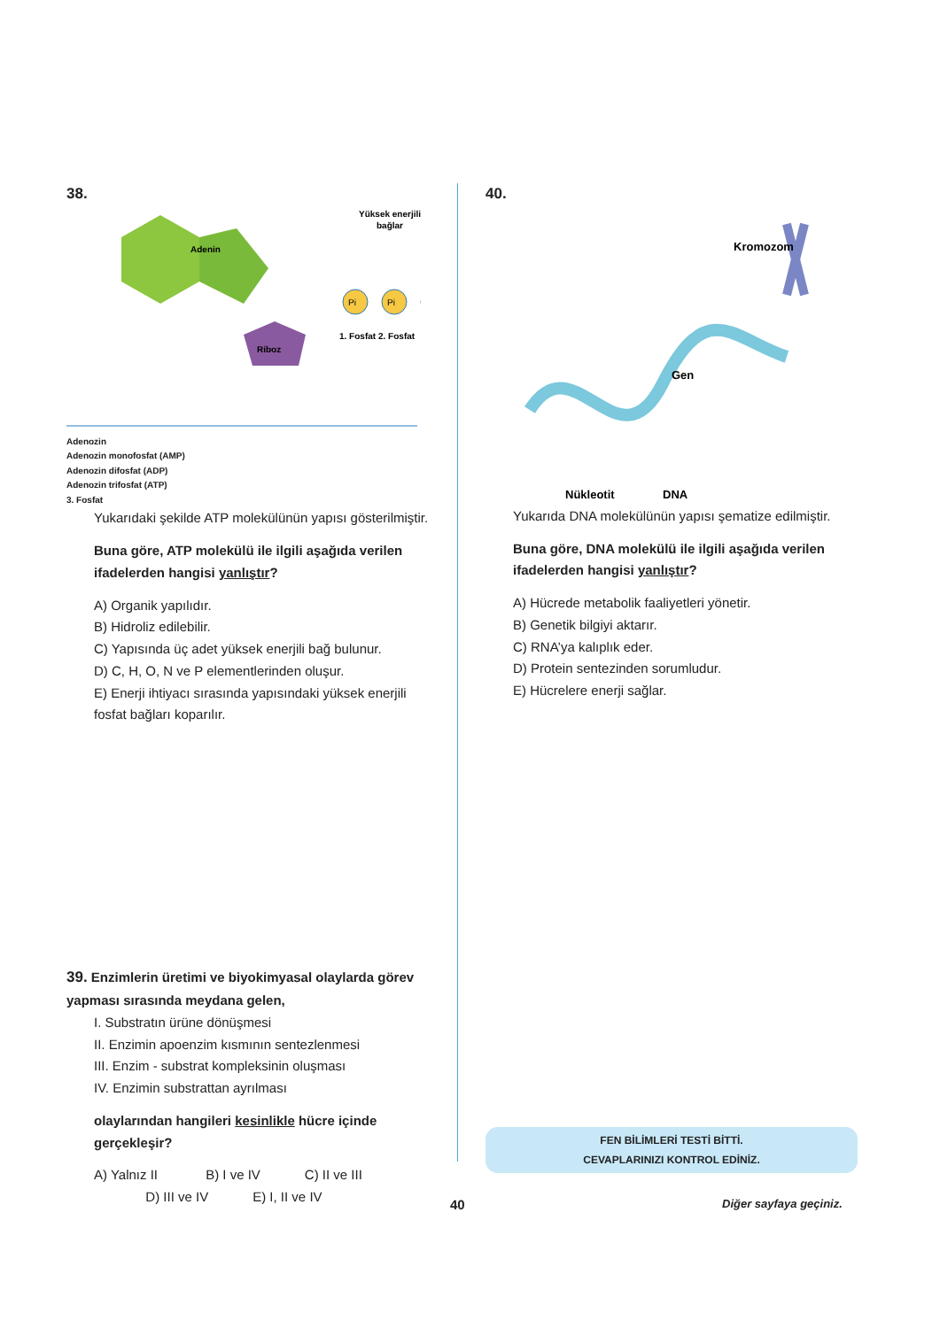38.
Adenin
Riboz
Pi
Pi
Yüksek enerjili
bağlar
1. Fosfat
2. Fosfat
Adenozin
Adenozin monofosfat (AMP)
Adenozin difosfat (ADP)
Adenozin trifosfat (ATP)
3. Fosfat
Yukarıdaki şekilde ATP molekülünün yapısı gösterilmiştir.
Buna göre, ATP molekülü ile ilgili aşağıda verilen ifadelerden hangisi yanlıştır?
A) Organik yapılıdır.
B) Hidroliz edilebilir.
C) Yapısında üç adet yüksek enerjili bağ bulunur.
D) C, H, O, N ve P elementlerinden oluşur.
E) Enerji ihtiyacı sırasında yapısındaki yüksek enerjili fosfat bağları koparılır.
39. Enzimlerin üretimi ve biyokimyasal olaylarda görev yapması sırasında meydana gelen,
I. Substratın ürüne dönüşmesi
II. Enzimin apoenzim kısmının sentezlenmesi
III. Enzim - substrat kompleksinin oluşması
IV. Enzimin substrattan ayrılması
olaylarından hangileri kesinlikle hücre içinde gerçekleşir?
A) Yalnız II B) I ve IV C) II ve III
D) III ve IV E) I, II ve IV
40.
Kromozom
Gen
Nükleotit
DNA
Yukarıda DNA molekülünün yapısı şematize edilmiştir.
Buna göre, DNA molekülü ile ilgili aşağıda verilen ifadelerden hangisi yanlıştır?
A) Hücrede metabolik faaliyetleri yönetir.
B) Genetik bilgiyi aktarır.
C) RNA’ya kalıplık eder.
D) Protein sentezinden sorumludur.
E) Hücrelere enerji sağlar.
FEN BİLİMLERİ TESTİ BİTTİ.
CEVAPLARINIZI KONTROL EDİNİZ.
40 Diğer sayfaya geçiniz.